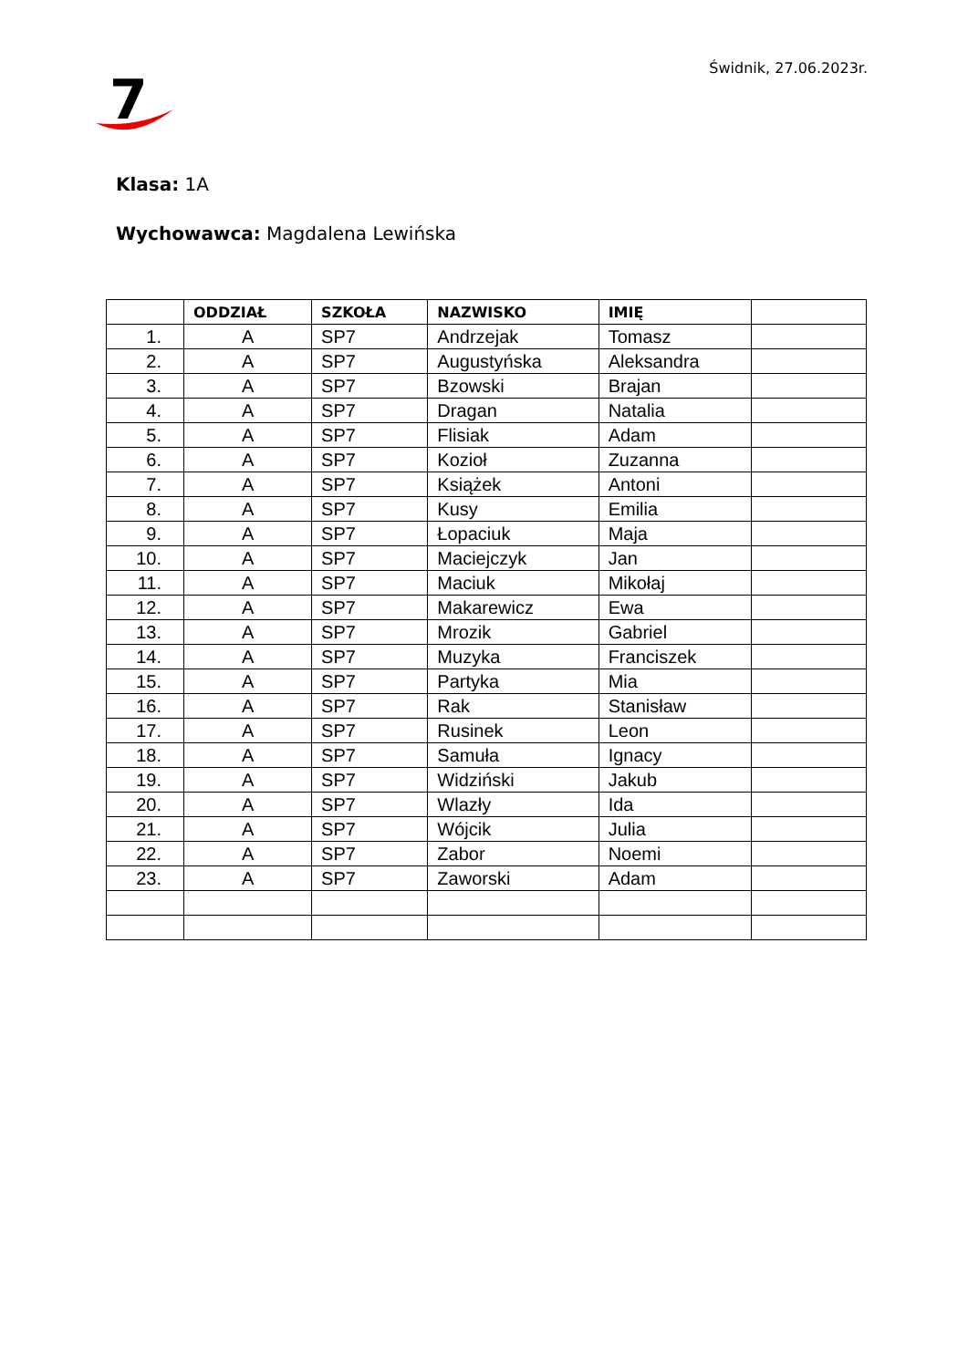7
Świdnik, 27.06.2023r.
Klasa: 1A
Wychowawca: Magdalena Lewińska
| | ODDZIAŁ | SZKOŁA | NAZWISKO | IMIĘ | |
| --- | --- | --- | --- | --- | --- |
| 1. | A | SP7 | Andrzejak | Tomasz | |
| 2. | A | SP7 | Augustyńska | Aleksandra | |
| 3. | A | SP7 | Bzowski | Brajan | |
| 4. | A | SP7 | Dragan | Natalia | |
| 5. | A | SP7 | Flisiak | Adam | |
| 6. | A | SP7 | Kozioł | Zuzanna | |
| 7. | A | SP7 | Książek | Antoni | |
| 8. | A | SP7 | Kusy | Emilia | |
| 9. | A | SP7 | Łopaciuk | Maja | |
| 10. | A | SP7 | Maciejczyk | Jan | |
| 11. | A | SP7 | Maciuk | Mikołaj | |
| 12. | A | SP7 | Makarewicz | Ewa | |
| 13. | A | SP7 | Mrozik | Gabriel | |
| 14. | A | SP7 | Muzyka | Franciszek | |
| 15. | A | SP7 | Partyka | Mia | |
| 16. | A | SP7 | Rak | Stanisław | |
| 17. | A | SP7 | Rusinek | Leon | |
| 18. | A | SP7 | Samuła | Ignacy | |
| 19. | A | SP7 | Widziński | Jakub | |
| 20. | A | SP7 | Wlazły | Ida | |
| 21. | A | SP7 | Wójcik | Julia | |
| 22. | A | SP7 | Zabor | Noemi | |
| 23. | A | SP7 | Zaworski | Adam | |